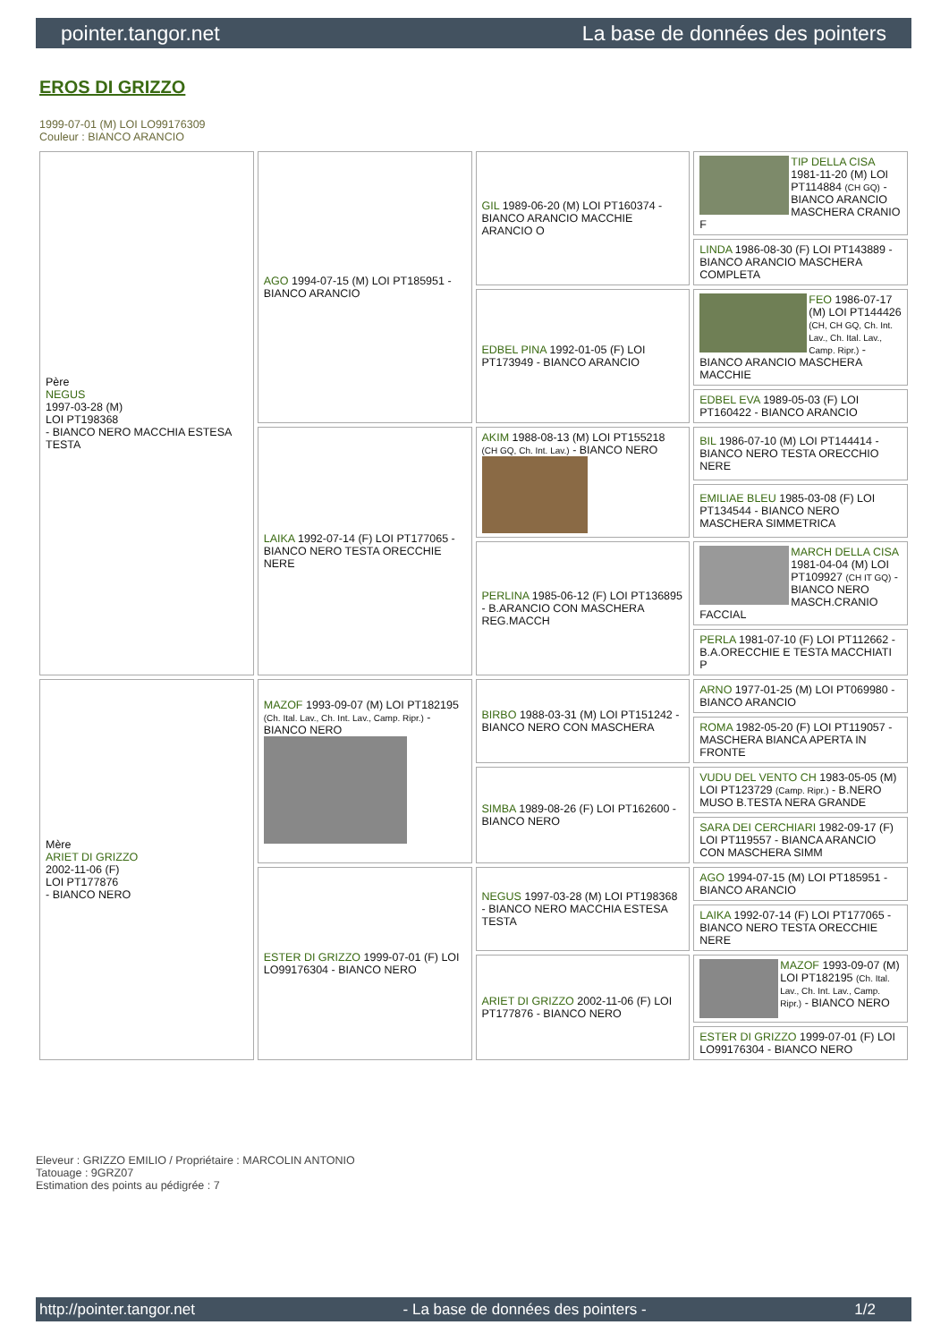pointer.tangor.net La base de données des pointers
EROS DI GRIZZO
1999-07-01 (M) LOI LO99176309
Couleur : BIANCO ARANCIO
| Père NEGUS 1997-03-28 (M) LOI PT198368 - BIANCO NERO MACCHIA ESTESA TESTA | AGO 1994-07-15 (M) LOI PT185951 - BIANCO ARANCIO | GIL 1989-06-20 (M) LOI PT160374 - BIANCO ARANCIO MACCHIE ARANCIO O | TIP DELLA CISA 1981-11-20 (M) LOI PT114884 (CH GQ) - BIANCO ARANCIO MASCHERA CRANIO F |
| | | | LINDA 1986-08-30 (F) LOI PT143889 - BIANCO ARANCIO MASCHERA COMPLETA |
| | | EDBEL PINA 1992-01-05 (F) LOI PT173949 - BIANCO ARANCIO | FEO 1986-07-17 (M) LOI PT144426 (CH, CH GQ, Ch. Int. Lav., Ch. Ital. Lav., Camp. Ripr.) - BIANCO ARANCIO MASCHERA MACCHIE |
| | | | EDBEL EVA 1989-05-03 (F) LOI PT160422 - BIANCO ARANCIO |
| | LAIKA 1992-07-14 (F) LOI PT177065 - BIANCO NERO TESTA ORECCHIE NERE | AKIM 1988-08-13 (M) LOI PT155218 (CH GQ, Ch. Int. Lav.) - BIANCO NERO | BIL 1986-07-10 (M) LOI PT144414 - BIANCO NERO TESTA ORECCHIO NERE |
| | | | EMILIAE BLEU 1985-03-08 (F) LOI PT134544 - BIANCO NERO MASCHERA SIMMETRICA |
| | | PERLINA 1985-06-12 (F) LOI PT136895 - B.ARANCIO CON MASCHERA REG.MACCH | MARCH DELLA CISA 1981-04-04 (M) LOI PT109927 (CH IT GQ) - BIANCO NERO MASCH.CRANIO FACCIAL |
| | | | PERLA 1981-07-10 (F) LOI PT112662 - B.A.ORECCHIE E TESTA MACCHIATI P |
| Mère ARIET DI GRIZZO 2002-11-06 (F) LOI PT177876 - BIANCO NERO | MAZOF 1993-09-07 (M) LOI PT182195 (Ch. Ital. Lav., Ch. Int. Lav., Camp. Ripr.) - BIANCO NERO | BIRBO 1988-03-31 (M) LOI PT151242 - BIANCO NERO CON MASCHERA | ARNO 1977-01-25 (M) LOI PT069980 - BIANCO ARANCIO |
| | | | ROMA 1982-05-20 (F) LOI PT119057 - MASCHERA BIANCA APERTA IN FRONTE |
| | | SIMBA 1989-08-26 (F) LOI PT162600 - BIANCO NERO | VUDU DEL VENTO CH 1983-05-05 (M) LOI PT123729 (Camp. Ripr.) - B.NERO MUSO B.TESTA NERA GRANDE |
| | | | SARA DEI CERCHIARI 1982-09-17 (F) LOI PT119557 - BIANCA ARANCIO CON MASCHERA SIMM |
| | ESTER DI GRIZZO 1999-07-01 (F) LOI LO99176304 - BIANCO NERO | NEGUS 1997-03-28 (M) LOI PT198368 - BIANCO NERO MACCHIA ESTESA TESTA | AGO 1994-07-15 (M) LOI PT185951 - BIANCO ARANCIO |
| | | | LAIKA 1992-07-14 (F) LOI PT177065 - BIANCO NERO TESTA ORECCHIE NERE |
| | | ARIET DI GRIZZO 2002-11-06 (F) LOI PT177876 - BIANCO NERO | MAZOF 1993-09-07 (M) LOI PT182195 (Ch. Ital. Lav., Ch. Int. Lav., Camp. Ripr.) - BIANCO NERO |
| | | | ESTER DI GRIZZO 1999-07-01 (F) LOI LO99176304 - BIANCO NERO |
Eleveur : GRIZZO EMILIO / Propriétaire : MARCOLIN ANTONIO
Tatouage : 9GRZ07
Estimation des points au pédigrée : 7
http://pointer.tangor.net - La base de données des pointers - 1/2